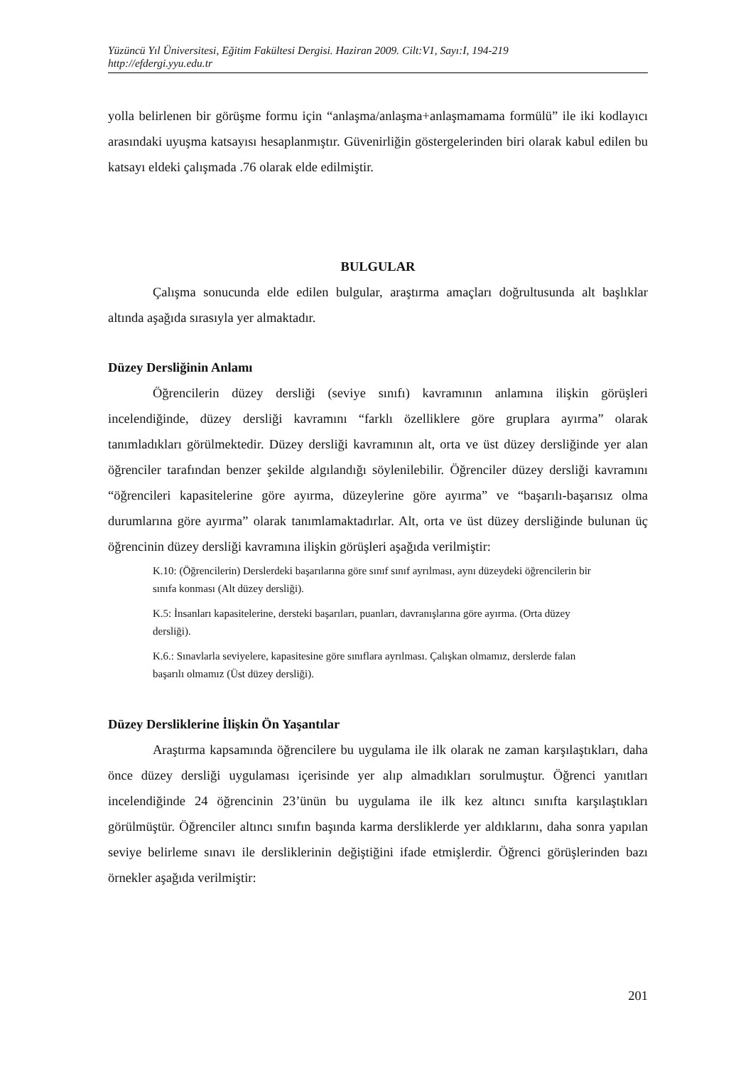Yüzüncü Yıl Üniversitesi, Eğitim Fakültesi Dergisi. Haziran 2009. Cilt:V1, Sayı:I, 194-219
http://efdergi.yyu.edu.tr
yolla belirlenen bir görüşme formu için “anlaşma/anlaşma+anlaşmamama formülü” ile iki kodlayıcı arasındaki uyuşma katsayısı hesaplanmıştır. Güvenirliğin göstergelerinden biri olarak kabul edilen bu katsayı eldeki çalışmada .76 olarak elde edilmiştir.
BULGULAR
Çalışma sonucunda elde edilen bulgular, araştırma amaçları doğrultusunda alt başlıklar altında aşağıda sırasıyla yer almaktadır.
Düzey Dersliğinin Anlamı
Öğrencilerin düzey dersliği (seviye sınıfı) kavramının anlamına ilişkin görüşleri incelendiğinde, düzey dersliği kavramını “farklı özelliklere göre gruplara ayırma” olarak tanımladıkları görülmektedir. Düzey dersliği kavramının alt, orta ve üst düzey dersliğinde yer alan öğrenciler tarafından benzer şekilde algılandığı söylenilebilir. Öğrenciler düzey dersliği kavramını “öğrencileri kapasitelerine göre ayırma, düzeylerine göre ayırma” ve “başarılı-başarısız olma durumlarına göre ayırma” olarak tanımlamaktadırlar. Alt, orta ve üst düzey dersliğinde bulunan üç öğrencinin düzey dersliği kavramına ilişkin görüşleri aşağıda verilmiştir:
K.10: (Öğrencilerin) Derslerdeki başarılarına göre sınıf sınıf ayrılması, aynı düzeydeki öğrencilerin bir sınıfa konması (Alt düzey dersliği).
K.5: İnsanları kapasitelerine, dersteki başarıları, puanları, davranışlarına göre ayırma. (Orta düzey dersliği).
K.6.: Sınavlarla seviyelere, kapasitesine göre sınıflara ayrılması. Çalışkan olmamız, derslerde falan başarılı olmamız (Üst düzey dersliği).
Düzey Dersliklerine İlişkin Ön Yaşantılar
Araştırma kapsamında öğrencilere bu uygulama ile ilk olarak ne zaman karşılaştıkları, daha önce düzey dersliği uygulaması içerisinde yer alıp almadıkları sorulmuştur. Öğrenci yanıtları incelendiğinde 24 öğrencinin 23’ünün bu uygulama ile ilk kez altıncı sınıfta karşılaştıkları görülmüştür. Öğrenciler altıncı sınıfın başında karma dersliklerde yer aldıklarını, daha sonra yapılan seviye belirleme sınavı ile dersliklerinin değiştiğini ifade etmişlerdir. Öğrenci görüşlerinden bazı örnekler aşağıda verilmiştir:
201